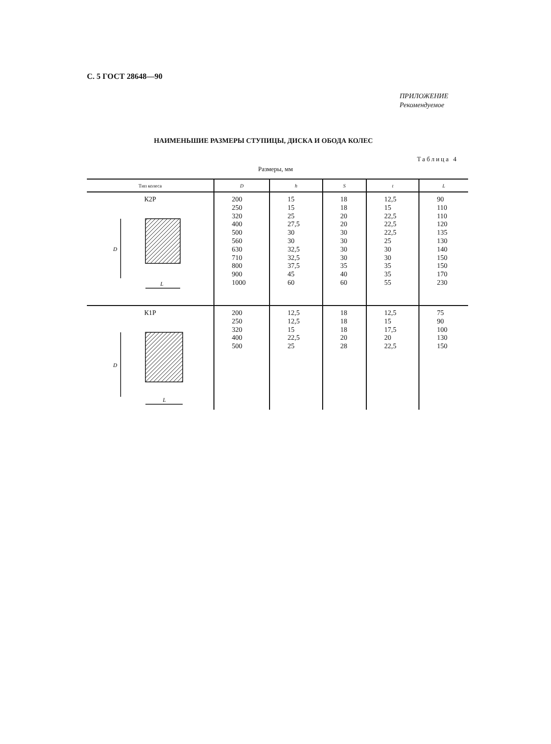С. 5 ГОСТ 28648—90
ПРИЛОЖЕНИЕ
Рекомендуемое
НАИМЕНЬШИЕ РАЗМЕРЫ СТУПИЦЫ, ДИСКА И ОБОДА КОЛЕС
Таблица 4
Размеры, мм
| Тип колеса | D | h | S | t | L |
| --- | --- | --- | --- | --- | --- |
| К2Р D L | 200 250 320 400 500 560 630 710 800 900 1000 | 15 15 25 27,5 30 30 32,5 32,5 37,5 45 60 | 18 18 20 20 30 30 30 30 35 40 60 | 12,5 15 22,5 22,5 22,5 25 30 30 35 35 55 | 90 110 110 120 135 130 140 150 150 170 230 |
| К1Р D L | 200 250 320 400 500 | 12,5 12,5 15 22,5 25 | 18 18 18 20 28 | 12,5 15 17,5 20 22,5 | 75 90 100 130 150 |